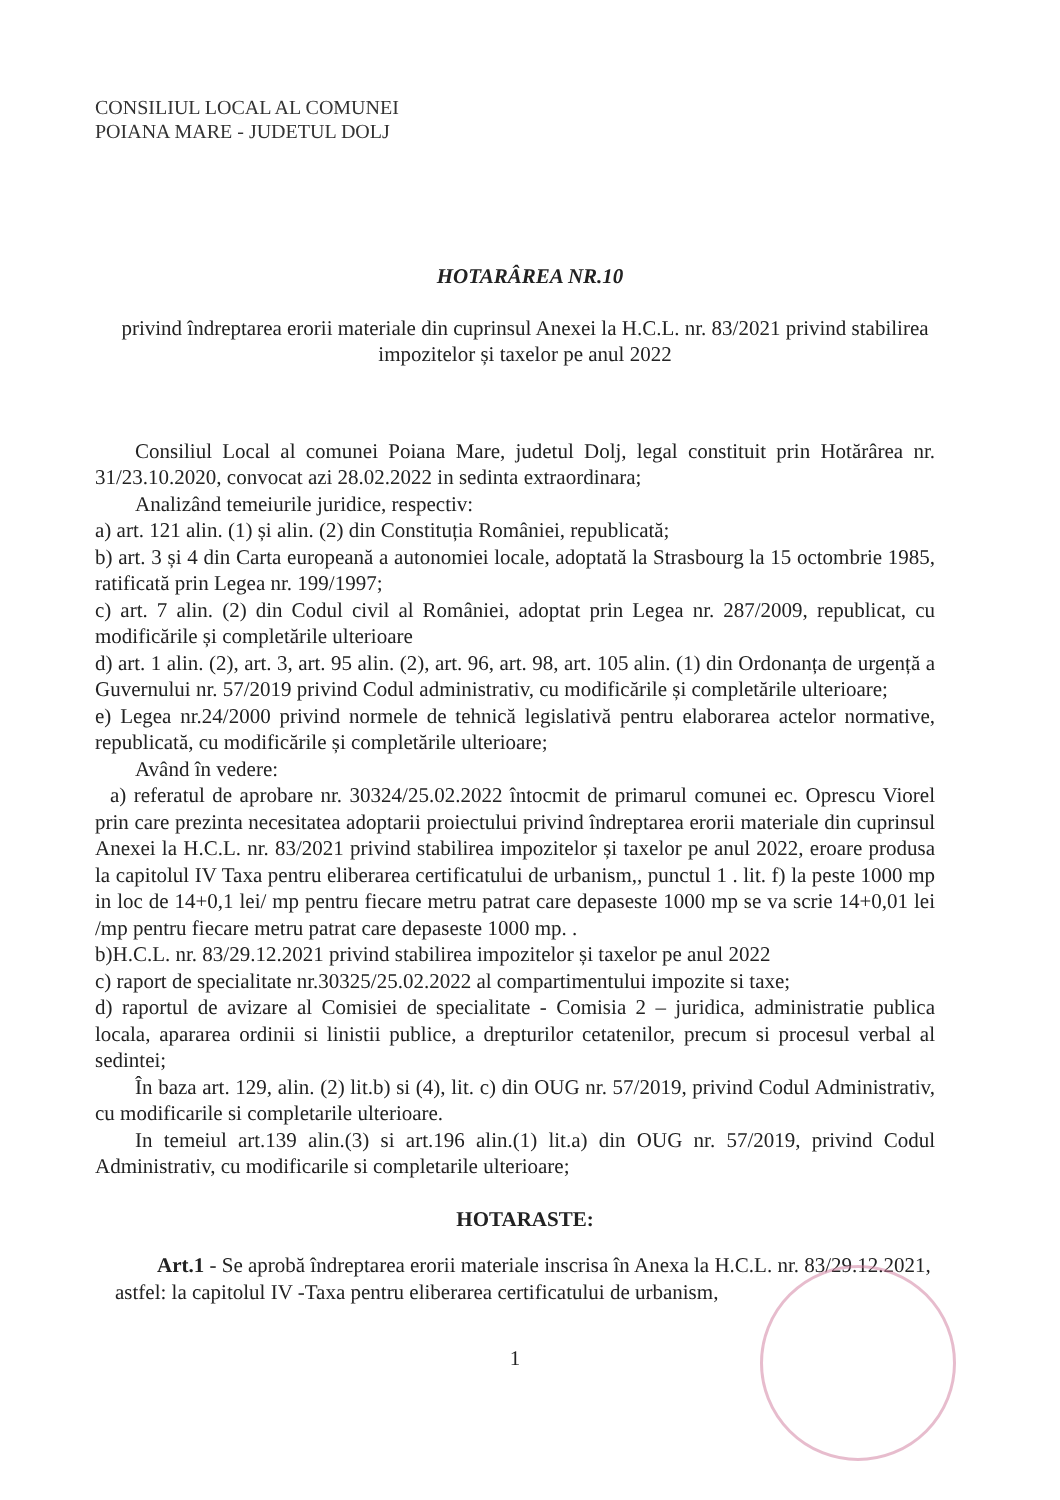CONSILIUL LOCAL AL COMUNEI
POIANA MARE - JUDETUL DOLJ
HOTARÂREA NR.10
privind îndreptarea erorii materiale din cuprinsul Anexei la H.C.L. nr. 83/2021 privind stabilirea impozitelor și taxelor pe anul 2022
Consiliul Local al comunei Poiana Mare, judetul Dolj, legal constituit prin Hotărârea nr. 31/23.10.2020, convocat azi 28.02.2022 in sedinta extraordinara;
Analizând temeiurile juridice, respectiv:
a) art. 121 alin. (1) și alin. (2) din Constituția României, republicată;
b) art. 3 și 4 din Carta europeană a autonomiei locale, adoptată la Strasbourg la 15 octombrie 1985, ratificată prin Legea nr. 199/1997;
c) art. 7 alin. (2) din Codul civil al României, adoptat prin Legea nr. 287/2009, republicat, cu modificările și completările ulterioare
d) art. 1 alin. (2), art. 3, art. 95 alin. (2), art. 96, art. 98, art. 105 alin. (1) din Ordonanța de urgență a Guvernului nr. 57/2019 privind Codul administrativ, cu modificările și completările ulterioare;
e) Legea nr.24/2000 privind normele de tehnică legislativă pentru elaborarea actelor normative, republicată, cu modificările și completările ulterioare;
Având în vedere:
a) referatul de aprobare nr. 30324/25.02.2022 întocmit de primarul comunei ec. Oprescu Viorel prin care prezinta necesitatea adoptarii proiectului privind îndreptarea erorii materiale din cuprinsul Anexei la H.C.L. nr. 83/2021 privind stabilirea impozitelor și taxelor pe anul 2022, eroare produsa la capitolul IV Taxa pentru eliberarea certificatului de urbanism,, punctul 1 . lit. f) la peste 1000 mp in loc de 14+0,1 lei/ mp pentru fiecare metru patrat care depaseste 1000 mp se va scrie 14+0,01 lei /mp pentru fiecare metru patrat care depaseste 1000 mp. .
b)H.C.L. nr. 83/29.12.2021 privind stabilirea impozitelor și taxelor pe anul 2022
c) raport de specialitate nr.30325/25.02.2022 al compartimentului impozite si taxe;
d) raportul de avizare al Comisiei de specialitate - Comisia 2 – juridica, administratie publica locala, apararea ordinii si linistii publice, a drepturilor cetatenilor, precum si procesul verbal al sedintei;
În baza art. 129, alin. (2) lit.b) si (4), lit. c) din OUG nr. 57/2019, privind Codul Administrativ, cu modificarile si completarile ulterioare.
In temeiul art.139 alin.(3) si art.196 alin.(1) lit.a) din OUG nr. 57/2019, privind Codul Administrativ, cu modificarile si completarile ulterioare;
HOTARASTE:
Art.1 - Se aprobă îndreptarea erorii materiale inscrisa în Anexa la H.C.L. nr. 83/29.12.2021, astfel: la capitolul IV -Taxa pentru eliberarea certificatului de urbanism,
1